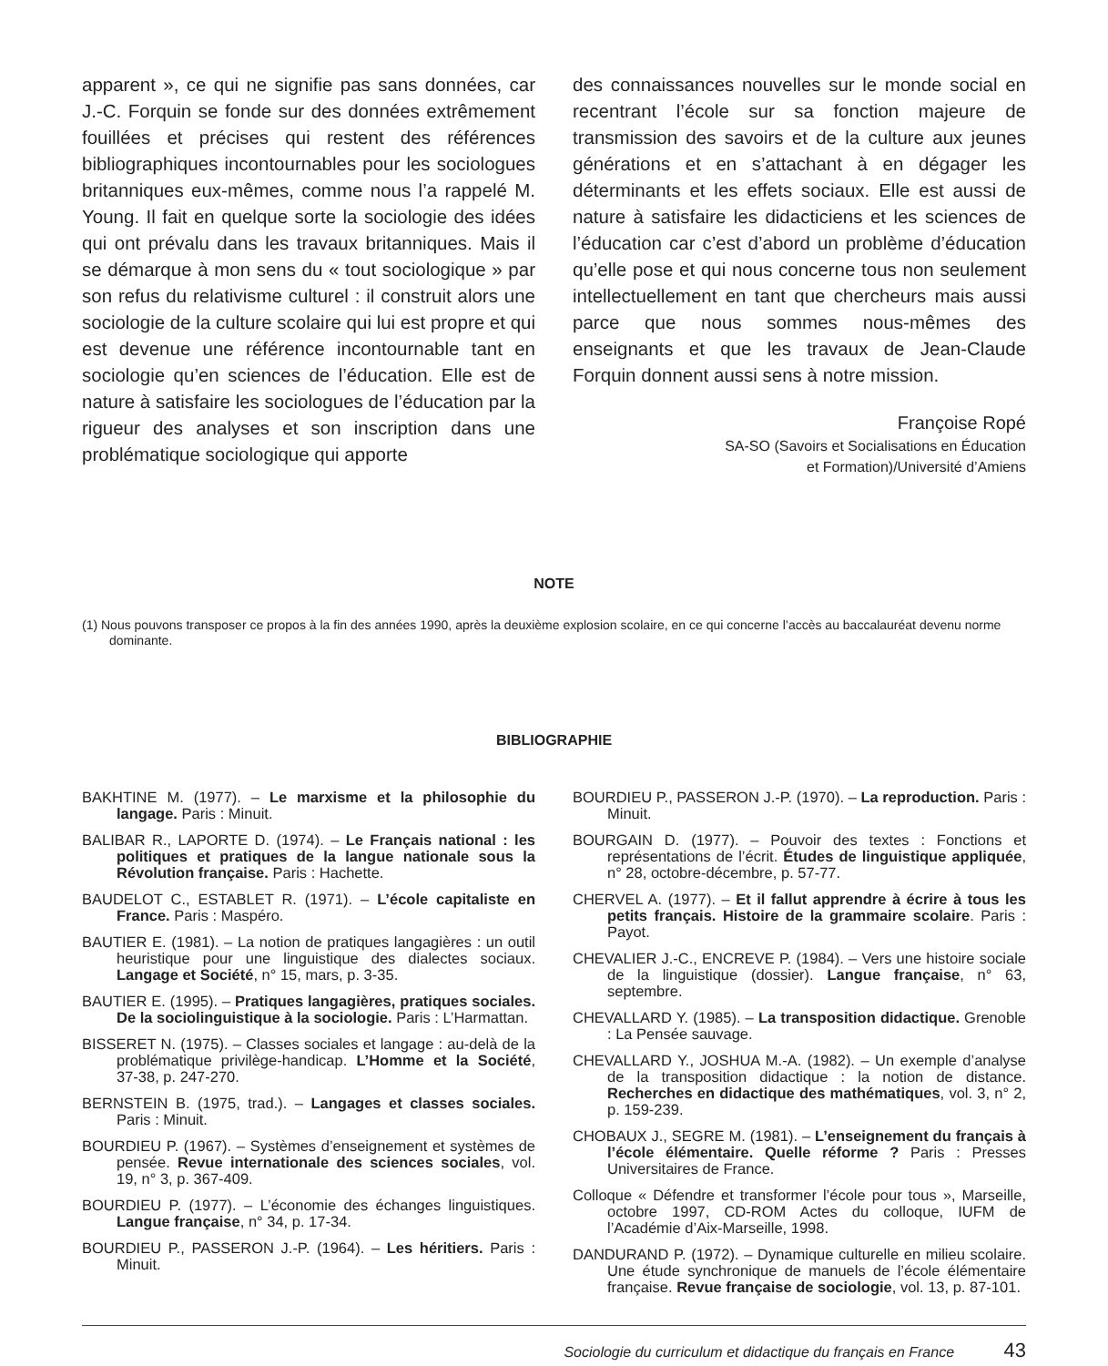apparent », ce qui ne signifie pas sans données, car J.-C. Forquin se fonde sur des données extrêmement fouillées et précises qui restent des références bibliographiques incontournables pour les sociologues britanniques eux-mêmes, comme nous l’a rappelé M. Young. Il fait en quelque sorte la sociologie des idées qui ont prévalu dans les travaux britanniques. Mais il se démarque à mon sens du « tout sociologique » par son refus du relativisme culturel : il construit alors une sociologie de la culture scolaire qui lui est propre et qui est devenue une référence incontournable tant en sociologie qu’en sciences de l’éducation. Elle est de nature à satisfaire les sociologues de l’éducation par la rigueur des analyses et son inscription dans une problématique sociologique qui apporte
des connaissances nouvelles sur le monde social en recentrant l’école sur sa fonction majeure de transmission des savoirs et de la culture aux jeunes générations et en s’attachant à en dégager les déterminants et les effets sociaux. Elle est aussi de nature à satisfaire les didacticiens et les sciences de l’éducation car c’est d’abord un problème d’éducation qu’elle pose et qui nous concerne tous non seulement intellectuellement en tant que chercheurs mais aussi parce que nous sommes nous-mêmes des enseignants et que les travaux de Jean-Claude Forquin donnent aussi sens à notre mission.
Françoise Ropé
SA-SO (Savoirs et Socialisations en Éducation
et Formation)/Université d’Amiens
NOTE
(1) Nous pouvons transposer ce propos à la fin des années 1990, après la deuxième explosion scolaire, en ce qui concerne l’accès au baccalauréat devenu norme dominante.
BIBLIOGRAPHIE
BAKHTINE M. (1977). – Le marxisme et la philosophie du langage. Paris : Minuit.
BALIBAR R., LAPORTE D. (1974). – Le Français national : les politiques et pratiques de la langue nationale sous la Révolution française. Paris : Hachette.
BAUDELOT C., ESTABLET R. (1971). – L’école capitaliste en France. Paris : Maspéro.
BAUTIER E. (1981). – La notion de pratiques langagières : un outil heuristique pour une linguistique des dialectes sociaux. Langage et Société, n° 15, mars, p. 3-35.
BAUTIER E. (1995). – Pratiques langagières, pratiques sociales. De la sociolinguistique à la sociologie. Paris : L’Harmattan.
BISSERET N. (1975). – Classes sociales et langage : au-delà de la problématique privilège-handicap. L’Homme et la Société, 37-38, p. 247-270.
BERNSTEIN B. (1975, trad.). – Langages et classes sociales. Paris : Minuit.
BOURDIEU P. (1967). – Systèmes d’enseignement et systèmes de pensée. Revue internationale des sciences sociales, vol. 19, n° 3, p. 367-409.
BOURDIEU P. (1977). – L’économie des échanges linguistiques. Langue française, n° 34, p. 17-34.
BOURDIEU P., PASSERON J.-P. (1964). – Les héritiers. Paris : Minuit.
BOURDIEU P., PASSERON J.-P. (1970). – La reproduction. Paris : Minuit.
BOURGAIN D. (1977). – Pouvoir des textes : Fonctions et représentations de l’écrit. Études de linguistique appliquée, n° 28, octobre-décembre, p. 57-77.
CHERVEL A. (1977). – Et il fallut apprendre à écrire à tous les petits français. Histoire de la grammaire scolaire. Paris : Payot.
CHEVALIER J.-C., ENCREVE P. (1984). – Vers une histoire sociale de la linguistique (dossier). Langue française, n° 63, septembre.
CHEVALLARD Y. (1985). – La transposition didactique. Grenoble : La Pensée sauvage.
CHEVALLARD Y., JOSHUA M.-A. (1982). – Un exemple d’analyse de la transposition didactique : la notion de distance. Recherches en didactique des mathématiques, vol. 3, n° 2, p. 159-239.
CHOBAUX J., SEGRE M. (1981). – L’enseignement du français à l’école élémentaire. Quelle réforme ? Paris : Presses Universitaires de France.
Colloque « Défendre et transformer l’école pour tous », Marseille, octobre 1997, CD-ROM Actes du colloque, IUFM de l’Académie d’Aix-Marseille, 1998.
DANDURAND P. (1972). – Dynamique culturelle en milieu scolaire. Une étude synchronique de manuels de l’école élémentaire française. Revue française de sociologie, vol. 13, p. 87-101.
Sociologie du curriculum et didactique du français en France 43